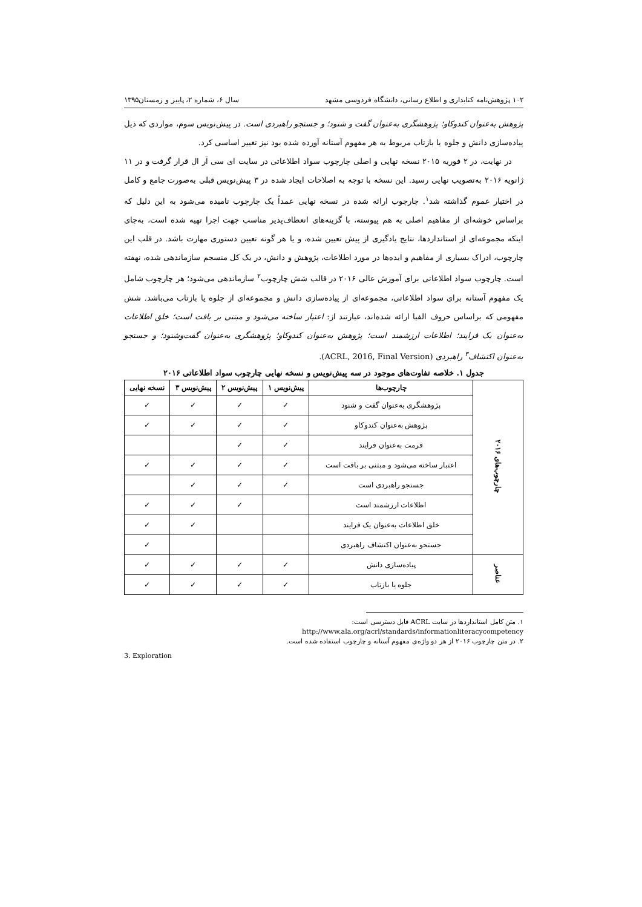۱۰۲ پژوهش‌نامه کتابداری و اطلاع رسانی، دانشگاه فردوسی مشهد سال ۶، شماره ۲، پاییز و زمستان۱۳۹۵
پژوهش به‌عنوان کندوکاو؛ پژوهشگری به‌عنوان گفت و شنود؛ و جستجو راهبردی است. در پیش‌نویس سوم، مواردی که ذیل پیاده‌سازی دانش و جلوه یا بازتاب مربوط به هر مفهوم آستانه آورده شده بود نیز تغییر اساسی کرد.
در نهایت، در ۲ فوریه ۲۰۱۵ نسخه نهایی و اصلی چارچوب سواد اطلاعاتی در سایت ای سی آر ال قرار گرفت و در ۱۱ ژانویه ۲۰۱۶ به‌تصویب نهایی رسید. این نسخه با توجه به اصلاحات ایجاد شده در ۳ پیش‌نویس قبلی به‌صورت جامع و کامل در اختیار عموم گذاشته شد<sup>۱</sup>. چارچوب ارائه شده در نسخه نهایی عمداً یک چارچوب نامیده می‌شود به این دلیل که براساس خوشه‌ای از مفاهیم اصلی به هم پیوسته، با گزینه‌های انعطاف‌پذیر مناسب جهت اجرا تهیه شده است، به‌جای اینکه مجموعه‌ای از استانداردها، نتایج یادگیری از پیش تعیین شده، و یا هر گونه تعیین دستوری مهارت باشد. در قلب این چارچوب، ادراک بسیاری از مفاهیم و ایده‌ها در مورد اطلاعات، پژوهش و دانش، در یک کل منسجم سازماندهی شده، نهفته است. چارچوب سواد اطلاعاتی برای آموزش عالی ۲۰۱۶ در قالب شش چارچوب<sup>۲</sup> سازماندهی می‌شود؛ هر چارچوب شامل یک مفهوم آستانه برای سواد اطلاعاتی، مجموعه‌ای از پیاده‌سازی دانش و مجموعه‌ای از جلوه یا بازتاب می‌باشد. شش مفهومی که براساس حروف الفبا ارائه شده‌اند، عبارتند از: اعتبار ساخته می‌شود و مبتنی بر بافت است؛ خلق اطلاعات به‌عنوان یک فرایند؛ اطلاعات ارزشمند است؛ پژوهش به‌عنوان کندوکاو؛ پژوهشگری به‌عنوان گفت‌وشنود؛ و جستجو به‌عنوان اکتشاف<sup>۳</sup> راهبردی (ACRL, 2016, Final Version).
جدول ۱. خلاصه تفاوت‌های موجود در سه پیش‌نویس و نسخه نهایی چارچوب سواد اطلاعاتی ۲۰۱۶
| چارچوب‌های ۲۰۱۶ | چارچوب‌ها | پیش‌نویس ۱ | پیش‌نویس ۲ | پیش‌نویس ۳ | نسخه نهایی |
| | پژوهشگری به‌عنوان گفت و شنود | ✓ | ✓ | ✓ | ✓ |
| | پژوهش به‌عنوان کندوکاو | ✓ | ✓ | ✓ | ✓ |
| | فرمت به‌عنوان فرایند | ✓ | ✓ | | |
| | اعتبار ساخته می‌شود و مبتنی بر بافت است | ✓ | ✓ | ✓ | ✓ |
| | جستجو راهبردی است | ✓ | ✓ | ✓ | |
| | اطلاعات ارزشمند است | | ✓ | ✓ | ✓ |
| | خلق اطلاعات به‌عنوان یک فرایند | | | ✓ | ✓ |
| | جستجو به‌عنوان اکتشاف راهبردی | | | | ✓ |
| عناصر | پیاده‌سازی دانش | ✓ | ✓ | ✓ | ✓ |
| | جلوه یا بازتاب | ✓ | ✓ | ✓ | ✓ |
۱. متن کامل استانداردها در سایت ACRL قابل دسترسی است:
http://www.ala.org/acrl/standards/informationliteracycompetency
۲. در متن چارچوب ۲۰۱۶ از هر دو واژه‌ی مفهوم آستانه و چارچوب استفاده شده است.
3. Exploration